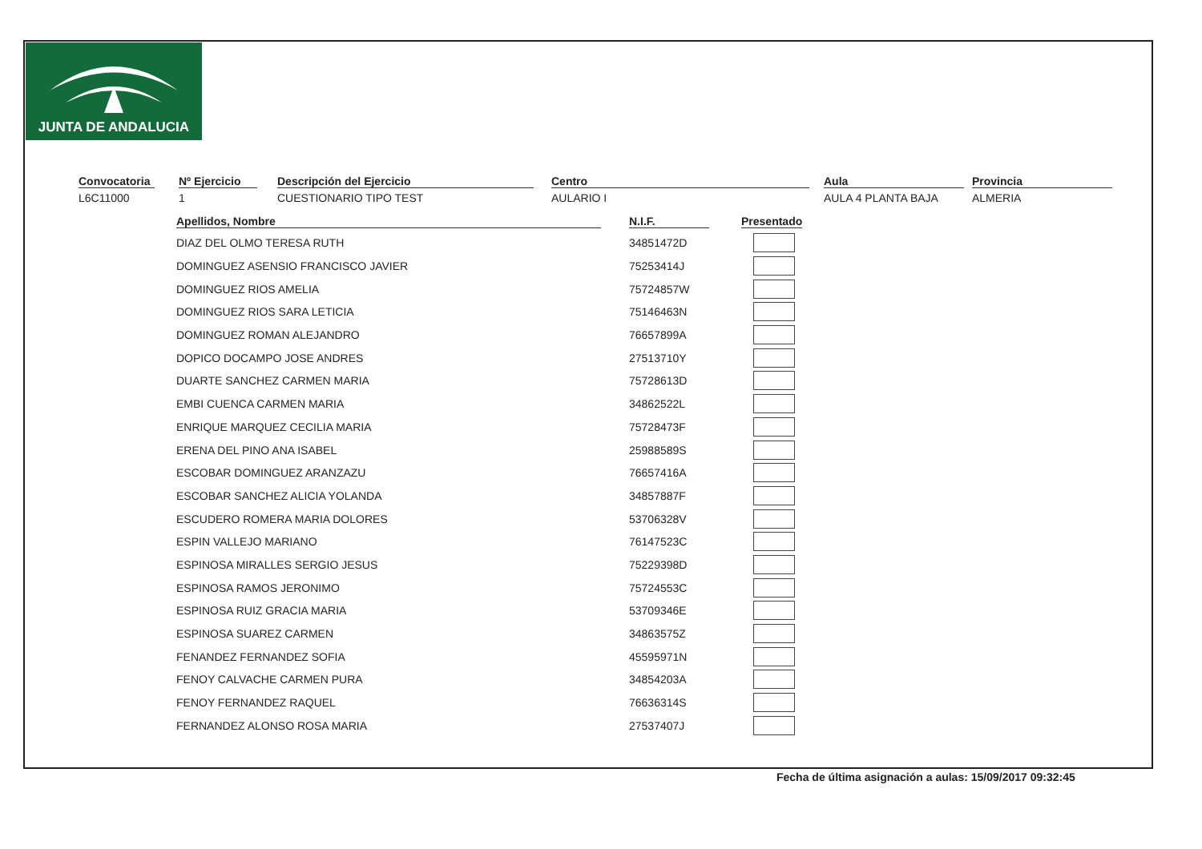JUNTA DE ANDALUCIA
Convocatoria
L6C11000
Nº Ejercicio
1
Descripción del Ejercicio
CUESTIONARIO TIPO TEST
Centro
AULARIO I
Aula
AULA 4 PLANTA BAJA
Provincia
ALMERIA
| Apellidos, Nombre | | N.I.F. | | Presentado |
| --- | --- | --- | --- | --- |
| DIAZ DEL OLMO TERESA RUTH | | 34851472D | | |
| DOMINGUEZ ASENSIO FRANCISCO JAVIER | | 75253414J | | |
| DOMINGUEZ RIOS AMELIA | | 75724857W | | |
| DOMINGUEZ RIOS SARA LETICIA | | 75146463N | | |
| DOMINGUEZ ROMAN ALEJANDRO | | 76657899A | | |
| DOPICO DOCAMPO JOSE ANDRES | | 27513710Y | | |
| DUARTE SANCHEZ CARMEN MARIA | | 75728613D | | |
| EMBI CUENCA CARMEN MARIA | | 34862522L | | |
| ENRIQUE MARQUEZ CECILIA MARIA | | 75728473F | | |
| ERENA DEL PINO ANA ISABEL | | 25988589S | | |
| ESCOBAR DOMINGUEZ ARANZAZU | | 76657416A | | |
| ESCOBAR SANCHEZ ALICIA YOLANDA | | 34857887F | | |
| ESCUDERO ROMERA MARIA DOLORES | | 53706328V | | |
| ESPIN VALLEJO MARIANO | | 76147523C | | |
| ESPINOSA MIRALLES SERGIO JESUS | | 75229398D | | |
| ESPINOSA RAMOS JERONIMO | | 75724553C | | |
| ESPINOSA RUIZ GRACIA MARIA | | 53709346E | | |
| ESPINOSA SUAREZ CARMEN | | 34863575Z | | |
| FENANDEZ FERNANDEZ SOFIA | | 45595971N | | |
| FENOY CALVACHE CARMEN PURA | | 34854203A | | |
| FENOY FERNANDEZ RAQUEL | | 76636314S | | |
| FERNANDEZ ALONSO ROSA MARIA | | 27537407J | | |
Fecha de última asignación a aulas: 15/09/2017 09:32:45